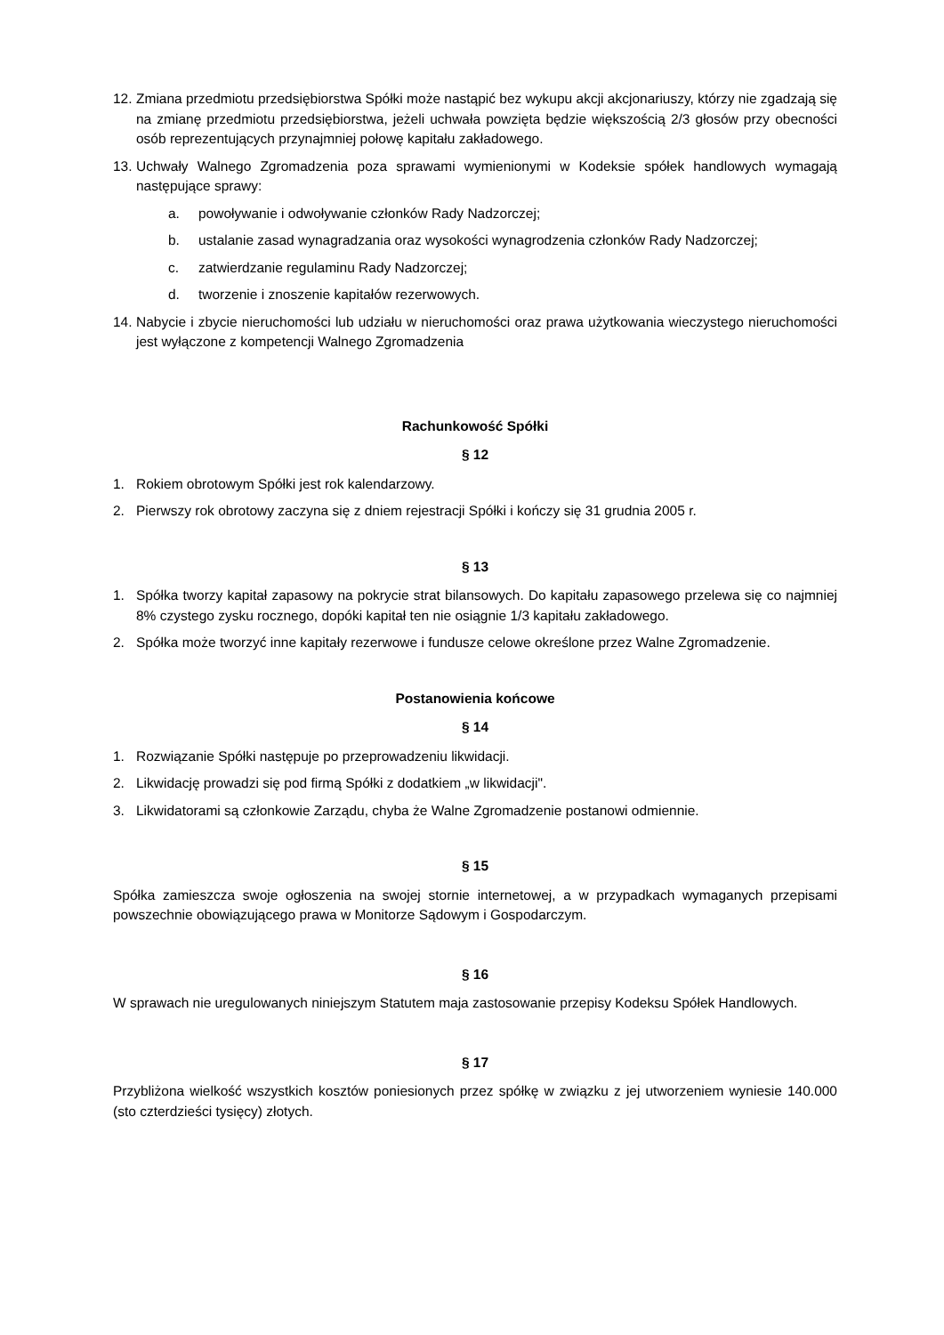12. Zmiana przedmiotu przedsiębiorstwa Spółki może nastąpić bez wykupu akcji akcjonariuszy, którzy nie zgadzają się na zmianę przedmiotu przedsiębiorstwa, jeżeli uchwała powzięta będzie większością 2/3 głosów przy obecności osób reprezentujących przynajmniej połowę kapitału zakładowego.
13. Uchwały Walnego Zgromadzenia poza sprawami wymienionymi w Kodeksie spółek handlowych wymagają następujące sprawy:
a. powoływanie i odwoływanie członków Rady Nadzorczej;
b. ustalanie zasad wynagradzania oraz wysokości wynagrodzenia członków Rady Nadzorczej;
c. zatwierdzanie regulaminu Rady Nadzorczej;
d. tworzenie i znoszenie kapitałów rezerwowych.
14. Nabycie i zbycie nieruchomości lub udziału w nieruchomości oraz prawa użytkowania wieczystego nieruchomości jest wyłączone z kompetencji Walnego Zgromadzenia
Rachunkowość Spółki
§ 12
1. Rokiem obrotowym Spółki jest rok kalendarzowy.
2. Pierwszy rok obrotowy zaczyna się z dniem rejestracji Spółki i kończy się 31 grudnia 2005 r.
§ 13
1. Spółka tworzy kapitał zapasowy na pokrycie strat bilansowych. Do kapitału zapasowego przelewa się co najmniej 8% czystego zysku rocznego, dopóki kapitał ten nie osiągnie 1/3 kapitału zakładowego.
2. Spółka może tworzyć inne kapitały rezerwowe i fundusze celowe określone przez Walne Zgromadzenie.
Postanowienia końcowe
§ 14
1. Rozwiązanie Spółki następuje po przeprowadzeniu likwidacji.
2. Likwidację prowadzi się pod firmą Spółki z dodatkiem „w likwidacji".
3. Likwidatorami są członkowie Zarządu, chyba że Walne Zgromadzenie postanowi odmiennie.
§ 15
Spółka zamieszcza swoje ogłoszenia na swojej stornie internetowej, a w przypadkach wymaganych przepisami powszechnie obowiązującego prawa w Monitorze Sądowym i Gospodarczym.
§ 16
W sprawach nie uregulowanych niniejszym Statutem maja zastosowanie przepisy Kodeksu Spółek Handlowych.
§ 17
Przybliżona wielkość wszystkich kosztów poniesionych przez spółkę w związku z jej utworzeniem wyniesie 140.000 (sto czterdzieści tysięcy) złotych.